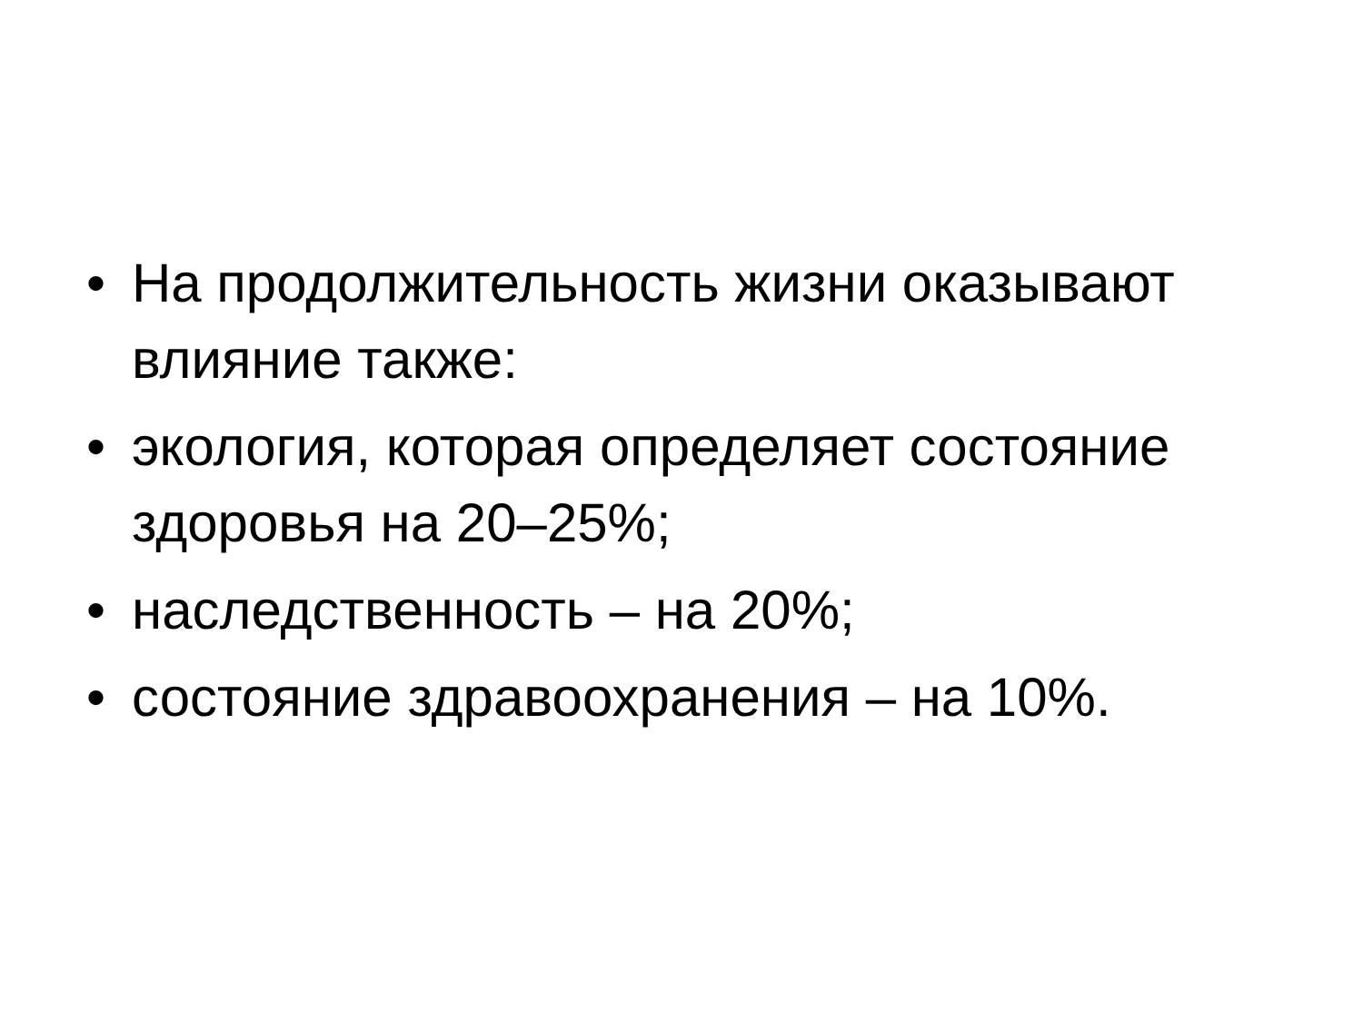• На продолжительность жизни оказывают влияние также:
• экология, которая определяет состояние здоровья на 20–25%;
• наследственность – на 20%;
• состояние здравоохранения – на 10%.